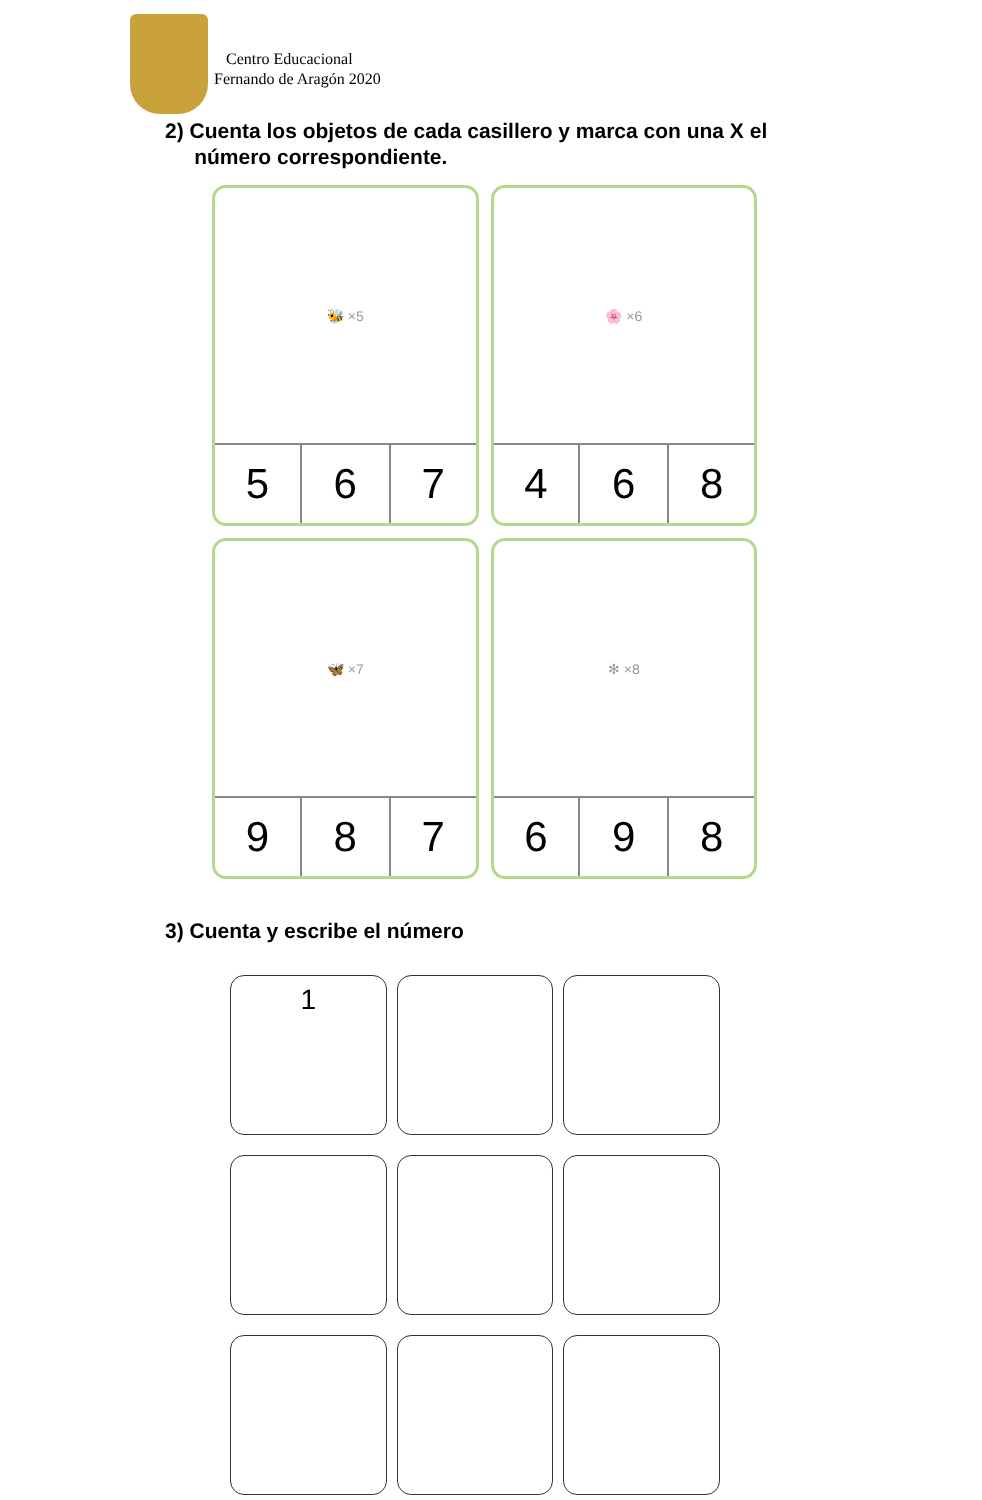Centro Educacional
Fernando de Aragón 2020
2) Cuenta los objetos de cada casillero y marca con una X el
número correspondiente.
🐝 ×5
| 5 | 6 | 7 |
🌸 ×6
| 4 | 6 | 8 |
🦋 ×7
| 9 | 8 | 7 |
✻ ×8
| 6 | 9 | 8 |
3) Cuenta y escribe el número
1